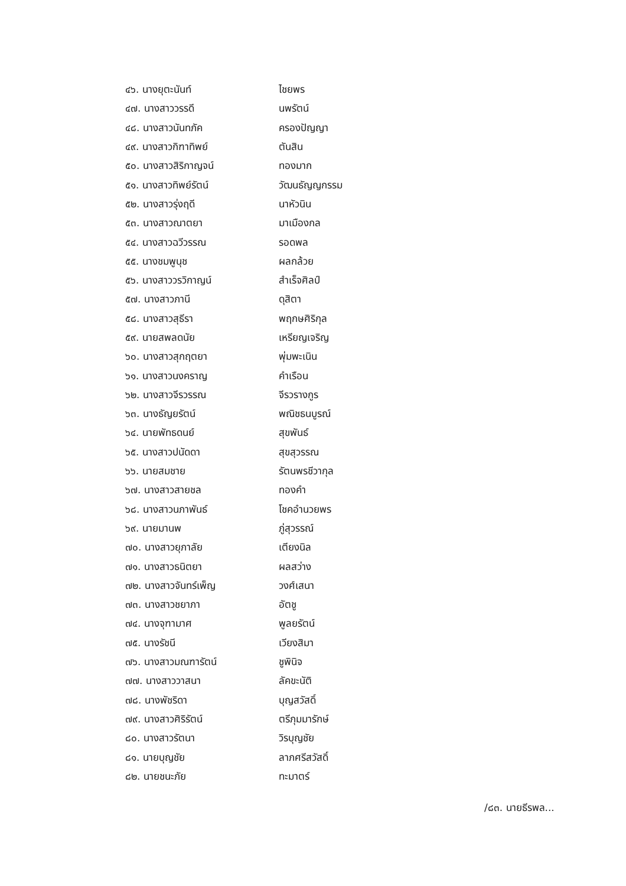| ๔๖. นางยุตะนันท์ | ไชยพร |
| ๔๗. นางสาววรรดี | นพรัตน์ |
| ๔๘. นางสาวนันทภัค | ครองปัญญา |
| ๔๙. นางสาวกิฑาทิพย์ | ตันสิน |
| ๕๐. นางสาวสิริกาญจน์ | ทองมาก |
| ๕๑. นางสาวทิพย์รัตน์ | วัฒนธัญญกรรม |
| ๕๒. นางสาวรุ่งฤดี | นาหัวนิน |
| ๕๓. นางสาวณาตยา | มาเมืองกล |
| ๕๔. นางสาวฉวีวรรณ | รอดพล |
| ๕๕. นางชมพูนุช | ผลกล้วย |
| ๕๖. นางสาววรวิกาญน์ | สำเร็จศิลป์ |
| ๕๗. นางสาวภานี | ดุสิตา |
| ๕๘. นางสาวสุธีรา | พฤกษศิริกุล |
| ๕๙. นายสพลดนัย | เหรียญเจริญ |
| ๖๐. นางสาวสุกฤตยา | พุ่มพะเนิน |
| ๖๑. นางสาวนงคราญ | คำเรือน |
| ๖๒. นางสาวจีรวรรณ | จีรวรางกูร |
| ๖๓. นางธัญยรัตน์ | พณิชธนบูรณ์ |
| ๖๔. นายพัทธดนย์ | สุขพันธ์ |
| ๖๕. นางสาวปนัดดา | สุขสุวรรณ |
| ๖๖. นายสมชาย | รัตนพรชีวากุล |
| ๖๗. นางสาวสายชล | ทองคำ |
| ๖๘. นางสาวนภาพันธ์ | โชคอำนวยพร |
| ๖๙. นายมานพ | ภู่สุวรรณ์ |
| ๗๐. นางสาวยุภาลัย | เตียงนิล |
| ๗๑. นางสาวธนิตยา | ผลสว่าง |
| ๗๒. นางสาวจันทร์เพ็ญ | วงศ์เสนา |
| ๗๓. นางสาวชยาภา | อัตชู |
| ๗๔. นางจุฑามาศ | พูลยรัตน์ |
| ๗๕. นางรัชนี | เวียงสิมา |
| ๗๖. นางสาวมณฑารัตน์ | ชูพินิจ |
| ๗๗. นางสาววาสนา | ลัคขะนัติ |
| ๗๘. นางพัชริดา | บุญสวัสดิ์ |
| ๗๙. นางสาวศิริรัตน์ | ตรีภุมมารักษ์ |
| ๘๐. นางสาวรัตนา | วิรบุญชัย |
| ๘๑. นายบุญชัย | ลาภศรีสวัสดิ์ |
| ๘๒. นายชนะภัย | ทะมาตร์ |
/๘๓. นายธีรพล...